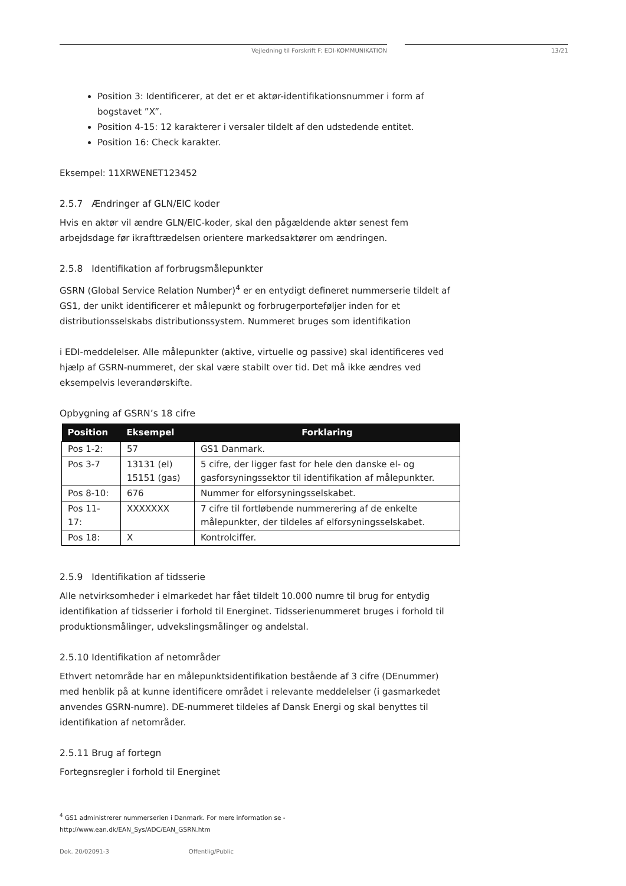Vejledning til Forskrift F: EDI-KOMMUNIKATION 13/21
Position 3: Identificerer, at det er et aktør-identifikationsnummer i form af bogstavet ”X”.
Position 4-15: 12 karakterer i versaler tildelt af den udstedende entitet.
Position 16: Check karakter.
Eksempel: 11XRWENET123452
2.5.7 Ændringer af GLN/EIC koder
Hvis en aktør vil ændre GLN/EIC-koder, skal den pågældende aktør senest fem arbejdsdage før ikrafttrædelsen orientere markedsaktører om ændringen.
2.5.8 Identifikation af forbrugsmålepunkter
GSRN (Global Service Relation Number)<sup>4</sup> er en entydigt defineret nummerserie tildelt af GS1, der unikt identificerer et målepunkt og forbrugerporteføljer inden for et distributionsselskabs distributionssystem. Nummeret bruges som identifikation
i EDI-meddelelser. Alle målepunkter (aktive, virtuelle og passive) skal identificeres ved hjælp af GSRN-nummeret, der skal være stabilt over tid. Det må ikke ændres ved eksempelvis leverandørskifte.
Opbygning af GSRN’s 18 cifre
| Position | Eksempel | Forklaring |
| --- | --- | --- |
| Pos 1-2: | 57 | GS1 Danmark. |
| Pos 3-7 | 13131 (el) 15151 (gas) | 5 cifre, der ligger fast for hele den danske el- og gasforsyningssektor til identifikation af målepunkter. |
| Pos 8-10: | 676 | Nummer for elforsyningsselskabet. |
| Pos 11- 17: | XXXXXXX | 7 cifre til fortløbende nummerering af de enkelte målepunkter, der tildeles af elforsyningsselskabet. |
| Pos 18: | X | Kontrolciffer. |
2.5.9 Identifikation af tidsserie
Alle netvirksomheder i elmarkedet har fået tildelt 10.000 numre til brug for entydig identifikation af tidsserier i forhold til Energinet. Tidsserienummeret bruges i forhold til produktionsmålinger, udvekslingsmålinger og andelstal.
2.5.10 Identifikation af netområder
Ethvert netområde har en målepunktsidentifikation bestående af 3 cifre (DEnummer) med henblik på at kunne identificere området i relevante meddelelser (i gasmarkedet anvendes GSRN-numre). DE-nummeret tildeles af Dansk Energi og skal benyttes til identifikation af netområder.
2.5.11 Brug af fortegn
Fortegnsregler i forhold til Energinet
<sup>4</sup> GS1 administrerer nummerserien i Danmark. For mere information se -
http://www.ean.dk/EAN_Sys/ADC/EAN_GSRN.htm
Dok. 20/02091-3 Offentlig/Public